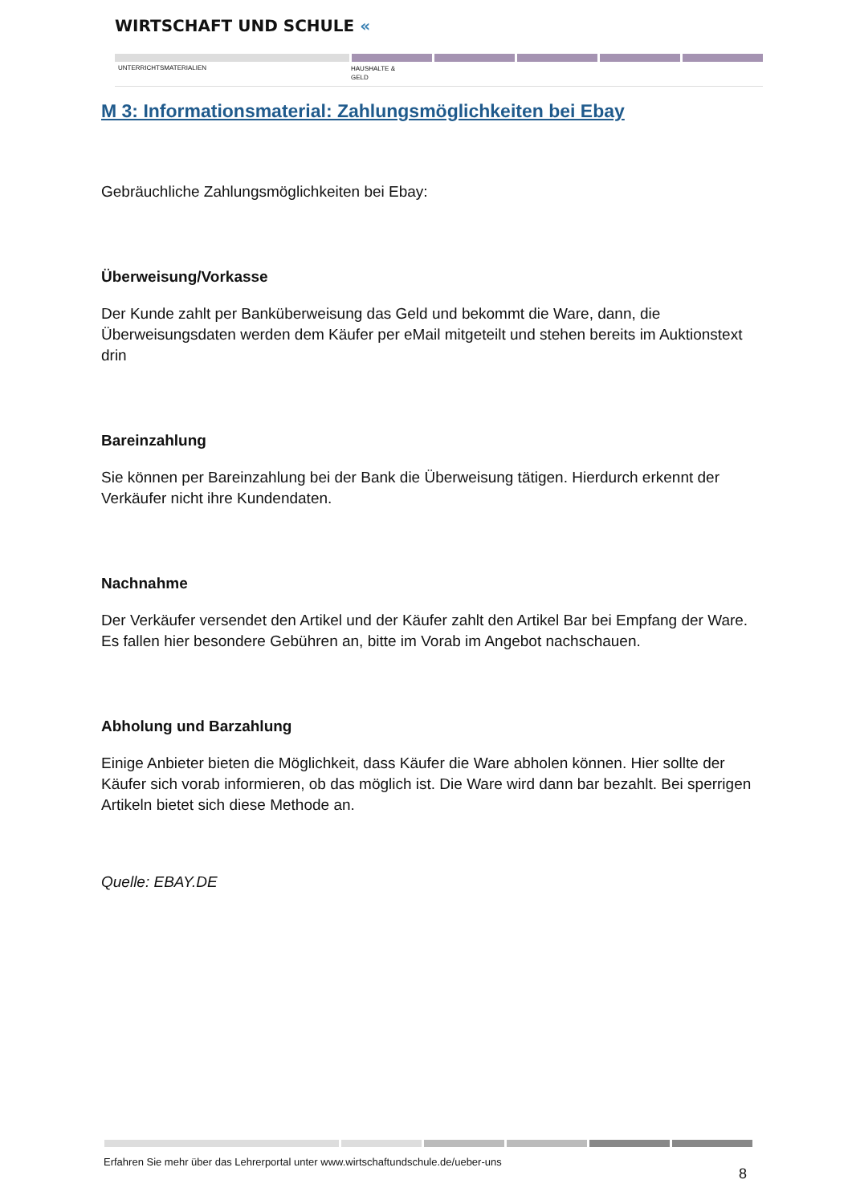WIRTSCHAFT UND SCHULE «
UNTERRICHTSMATERIALIEN
HAUSHALTE &
GELD
M 3: Informationsmaterial: Zahlungsmöglichkeiten bei Ebay
Gebräuchliche Zahlungsmöglichkeiten bei Ebay:
Überweisung/Vorkasse
Der Kunde zahlt per Banküberweisung das Geld und bekommt die Ware, dann, die Überweisungsdaten werden dem Käufer per eMail mitgeteilt und stehen bereits im Auktionstext drin
Bareinzahlung
Sie können per Bareinzahlung bei der Bank die Überweisung tätigen. Hierdurch erkennt der Verkäufer nicht ihre Kundendaten.
Nachnahme
Der Verkäufer versendet den Artikel und der Käufer zahlt den Artikel Bar bei Empfang der Ware. Es fallen hier besondere Gebühren an, bitte im Vorab im Angebot nachschauen.
Abholung und Barzahlung
Einige Anbieter bieten die Möglichkeit, dass Käufer die Ware abholen können. Hier sollte der Käufer sich vorab informieren, ob das möglich ist. Die Ware wird dann bar bezahlt. Bei sperrigen Artikeln bietet sich diese Methode an.
Quelle: EBAY.DE
Erfahren Sie mehr über das Lehrerportal unter www.wirtschaftundschule.de/ueber-uns
8